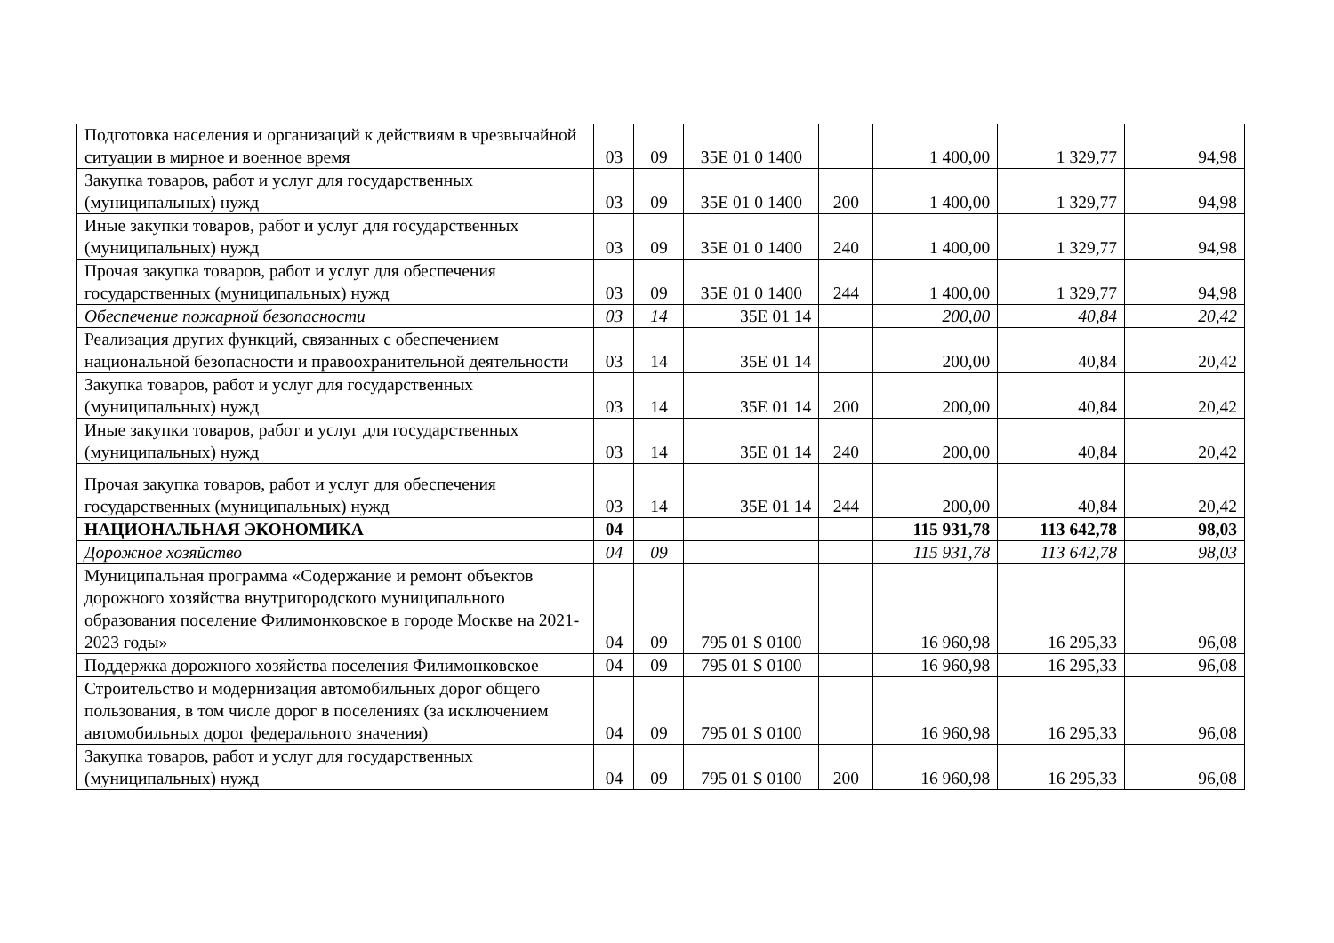| Подготовка населения и организаций к действиям в чрезвычайной ситуации в мирное и военное время | 03 | 09 | 35Е 01 0 1400 | | 1 400,00 | 1 329,77 | 94,98 |
| Закупка товаров, работ и услуг для государственных (муниципальных) нужд | 03 | 09 | 35Е 01 0 1400 | 200 | 1 400,00 | 1 329,77 | 94,98 |
| Иные закупки товаров, работ и услуг для государственных (муниципальных) нужд | 03 | 09 | 35Е 01 0 1400 | 240 | 1 400,00 | 1 329,77 | 94,98 |
| Прочая закупка товаров, работ и услуг для обеспечения государственных (муниципальных) нужд | 03 | 09 | 35Е 01 0 1400 | 244 | 1 400,00 | 1 329,77 | 94,98 |
| Обеспечение пожарной безопасности | 03 | 14 | 35Е 01 14 | | 200,00 | 40,84 | 20,42 |
| Реализация других функций, связанных с обеспечением национальной безопасности и правоохранительной деятельности | 03 | 14 | 35Е 01 14 | | 200,00 | 40,84 | 20,42 |
| Закупка товаров, работ и услуг для государственных (муниципальных) нужд | 03 | 14 | 35Е 01 14 | 200 | 200,00 | 40,84 | 20,42 |
| Иные закупки товаров, работ и услуг для государственных (муниципальных) нужд | 03 | 14 | 35Е 01 14 | 240 | 200,00 | 40,84 | 20,42 |
| Прочая закупка товаров, работ и услуг для обеспечения государственных (муниципальных) нужд | 03 | 14 | 35Е 01 14 | 244 | 200,00 | 40,84 | 20,42 |
| НАЦИОНАЛЬНАЯ ЭКОНОМИКА | 04 | | | | 115 931,78 | 113 642,78 | 98,03 |
| Дорожное хозяйство | 04 | 09 | | | 115 931,78 | 113 642,78 | 98,03 |
| Муниципальная программа «Содержание и ремонт объектов дорожного хозяйства внутригородского муниципального образования поселение Филимонковское в городе Москве на 2021-2023 годы» | 04 | 09 | 795 01 S 0100 | | 16 960,98 | 16 295,33 | 96,08 |
| Поддержка дорожного хозяйства поселения Филимонковское | 04 | 09 | 795 01 S 0100 | | 16 960,98 | 16 295,33 | 96,08 |
| Строительство и модернизация автомобильных дорог общего пользования, в том числе дорог в поселениях (за исключением автомобильных дорог федерального значения) | 04 | 09 | 795 01 S 0100 | | 16 960,98 | 16 295,33 | 96,08 |
| Закупка товаров, работ и услуг для государственных (муниципальных) нужд | 04 | 09 | 795 01 S 0100 | 200 | 16 960,98 | 16 295,33 | 96,08 |